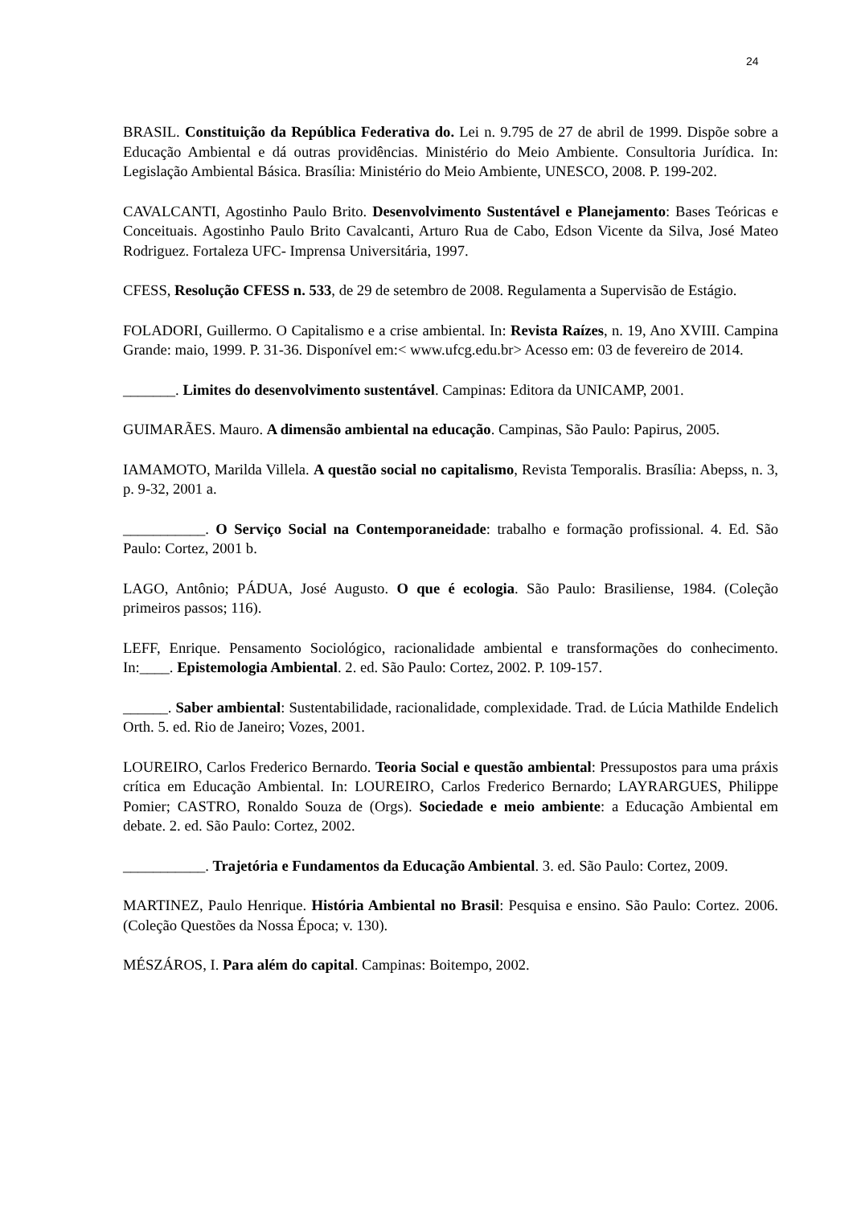24
BRASIL. Constituição da República Federativa do. Lei n. 9.795 de 27 de abril de 1999. Dispõe sobre a Educação Ambiental e dá outras providências. Ministério do Meio Ambiente. Consultoria Jurídica. In: Legislação Ambiental Básica. Brasília: Ministério do Meio Ambiente, UNESCO, 2008. P. 199-202.
CAVALCANTI, Agostinho Paulo Brito. Desenvolvimento Sustentável e Planejamento: Bases Teóricas e Conceituais. Agostinho Paulo Brito Cavalcanti, Arturo Rua de Cabo, Edson Vicente da Silva, José Mateo Rodriguez. Fortaleza UFC- Imprensa Universitária, 1997.
CFESS, Resolução CFESS n. 533, de 29 de setembro de 2008. Regulamenta a Supervisão de Estágio.
FOLADORI, Guillermo. O Capitalismo e a crise ambiental. In: Revista Raízes, n. 19, Ano XVIII. Campina Grande: maio, 1999. P. 31-36. Disponível em:< www.ufcg.edu.br> Acesso em: 03 de fevereiro de 2014.
_______. Limites do desenvolvimento sustentável. Campinas: Editora da UNICAMP, 2001.
GUIMARÃES. Mauro. A dimensão ambiental na educação. Campinas, São Paulo: Papirus, 2005.
IAMAMOTO, Marilda Villela. A questão social no capitalismo, Revista Temporalis. Brasília: Abepss, n. 3, p. 9-32, 2001 a.
___________. O Serviço Social na Contemporaneidade: trabalho e formação profissional. 4. Ed. São Paulo: Cortez, 2001 b.
LAGO, Antônio; PÁDUA, José Augusto. O que é ecologia. São Paulo: Brasiliense, 1984. (Coleção primeiros passos; 116).
LEFF, Enrique. Pensamento Sociológico, racionalidade ambiental e transformações do conhecimento. In:____. Epistemologia Ambiental. 2. ed. São Paulo: Cortez, 2002. P. 109-157.
______. Saber ambiental: Sustentabilidade, racionalidade, complexidade. Trad. de Lúcia Mathilde Endelich Orth. 5. ed. Rio de Janeiro; Vozes, 2001.
LOUREIRO, Carlos Frederico Bernardo. Teoria Social e questão ambiental: Pressupostos para uma práxis crítica em Educação Ambiental. In: LOUREIRO, Carlos Frederico Bernardo; LAYRARGUES, Philippe Pomier; CASTRO, Ronaldo Souza de (Orgs). Sociedade e meio ambiente: a Educação Ambiental em debate. 2. ed. São Paulo: Cortez, 2002.
___________. Trajetória e Fundamentos da Educação Ambiental. 3. ed. São Paulo: Cortez, 2009.
MARTINEZ, Paulo Henrique. História Ambiental no Brasil: Pesquisa e ensino. São Paulo: Cortez. 2006. (Coleção Questões da Nossa Época; v. 130).
MÉSZÁROS, I. Para além do capital. Campinas: Boitempo, 2002.